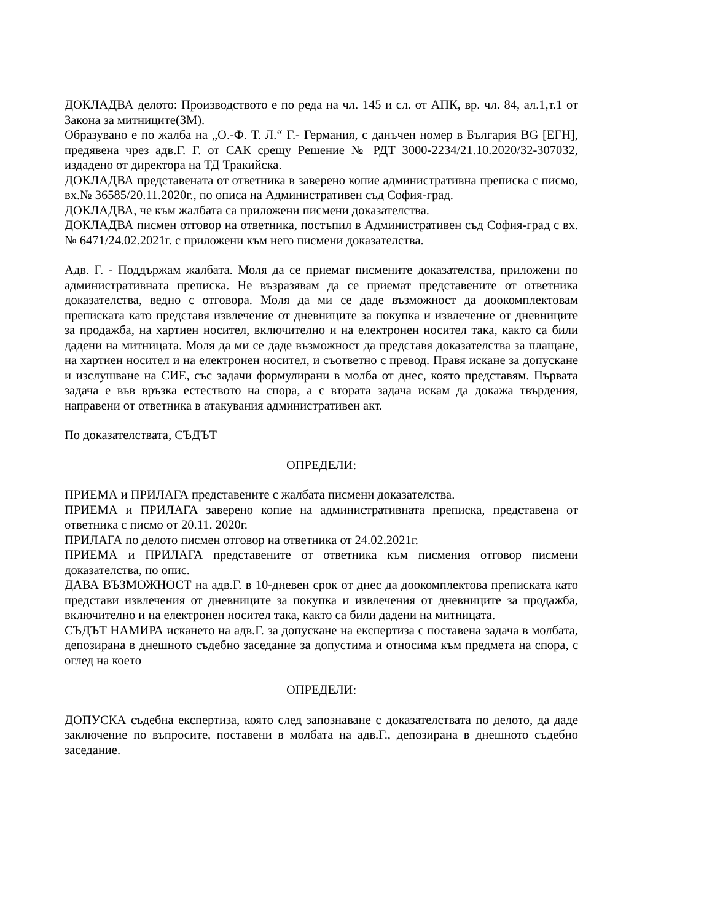ДОКЛАДВА делото: Производството е по реда на чл. 145 и сл. от АПК, вр. чл. 84, ал.1,т.1 от Закона за митниците(ЗМ).
Образувано е по жалба на „О.-Ф. Т. Л.“ Г.- Германия, с данъчен номер в България BG [ЕГН], предявена чрез адв.Г. Г. от САК срещу Решение № РДТ 3000-2234/21.10.2020/32-307032, издадено от директора на ТД Тракийска.
ДОКЛАДВА представената от ответника в заверено копие административна преписка с писмо, вх.№ 36585/20.11.2020г., по описа на Административен съд София-град.
ДОКЛАДВА, че към жалбата са приложени писмени доказателства.
ДОКЛАДВА писмен отговор на ответника, постъпил в Административен съд София-град с вх.№ 6471/24.02.2021г. с приложени към него писмени доказателства.
Адв. Г. - Поддържам жалбата. Моля да се приемат писмените доказателства, приложени по административната преписка. Не възразявам да се приемат представените от ответника доказателства, ведно с отговора. Моля да ми се даде възможност да доокомплектовам преписката като представя извлечение от дневниците за покупка и извлечение от дневниците за продажба, на хартиен носител, включително и на електронен носител така, както са били дадени на митницата. Моля да ми се даде възможност да представя доказателства за плащане, на хартиен носител и на електронен носител, и съответно с превод. Правя искане за допускане и изслушване на СИЕ, със задачи формулирани в молба от днес, която представям. Първата задача е във връзка естеството на спора, а с втората задача искам да докажа твърдения, направени от ответника в атакувания административен акт.
По доказателствата, СЪДЪТ
ОПРЕДЕЛИ:
ПРИЕМА и ПРИЛАГА представените с жалбата писмени доказателства.
ПРИЕМА и ПРИЛАГА заверено копие на административната преписка, представена от ответника с писмо от 20.11. 2020г.
ПРИЛАГА по делото писмен отговор на ответника от 24.02.2021г.
ПРИЕМА и ПРИЛАГА представените от ответника към писмения отговор писмени доказателства, по опис.
ДАВА ВЪЗМОЖНОСТ на адв.Г. в 10-дневен срок от днес да доокомплектова преписката като представи извлечения от дневниците за покупка и извлечения от дневниците за продажба, включително и на електронен носител така, както са били дадени на митницата.
СЪДЪТ НАМИРА искането на адв.Г. за допускане на експертиза с поставена задача в молбата, депозирана в днешното съдебно заседание за допустима и относима към предмета на спора, с оглед на което
ОПРЕДЕЛИ:
ДОПУСКА съдебна експертиза, която след запознаване с доказателствата по делото, да даде заключение по въпросите, поставени в молбата на адв.Г., депозирана в днешното съдебно заседание.